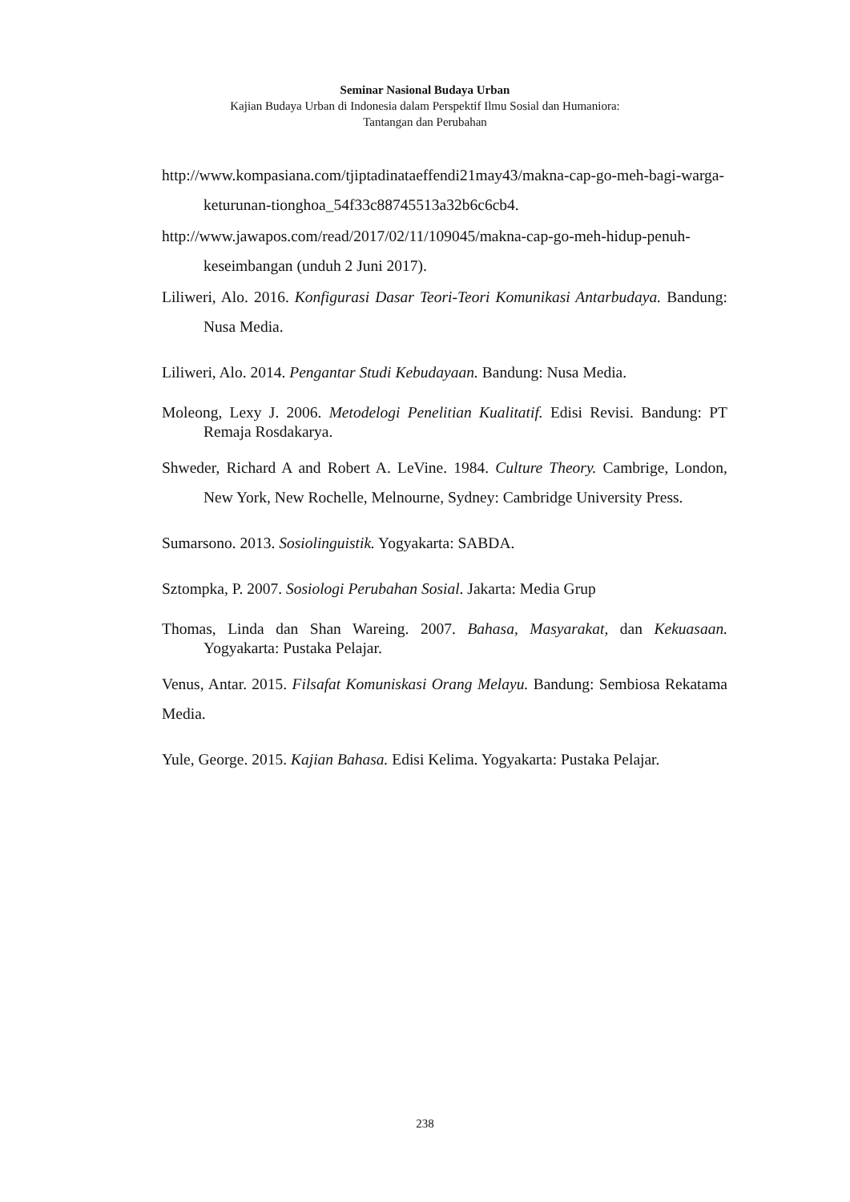Seminar Nasional Budaya Urban
Kajian Budaya Urban di Indonesia dalam Perspektif Ilmu Sosial dan Humaniora:
Tantangan dan Perubahan
http://www.kompasiana.com/tjiptadinataeffendi21may43/makna-cap-go-meh-bagi-warga-keturunan-tionghoa_54f33c88745513a32b6c6cb4.
http://www.jawapos.com/read/2017/02/11/109045/makna-cap-go-meh-hidup-penuh-keseimbangan (unduh 2 Juni 2017).
Liliweri, Alo. 2016. Konfigurasi Dasar Teori-Teori Komunikasi Antarbudaya. Bandung: Nusa Media.
Liliweri, Alo. 2014. Pengantar Studi Kebudayaan. Bandung: Nusa Media.
Moleong, Lexy J. 2006. Metodelogi Penelitian Kualitatif. Edisi Revisi. Bandung: PT Remaja Rosdakarya.
Shweder, Richard A and Robert A. LeVine. 1984. Culture Theory. Cambrige, London, New York, New Rochelle, Melnourne, Sydney: Cambridge University Press.
Sumarsono. 2013. Sosiolinguistik. Yogyakarta: SABDA.
Sztompka, P. 2007. Sosiologi Perubahan Sosial. Jakarta: Media Grup
Thomas, Linda dan Shan Wareing. 2007. Bahasa, Masyarakat, dan Kekuasaan. Yogyakarta: Pustaka Pelajar.
Venus, Antar. 2015. Filsafat Komuniskasi Orang Melayu. Bandung: Sembiosa Rekatama Media.
Yule, George. 2015. Kajian Bahasa. Edisi Kelima. Yogyakarta: Pustaka Pelajar.
238